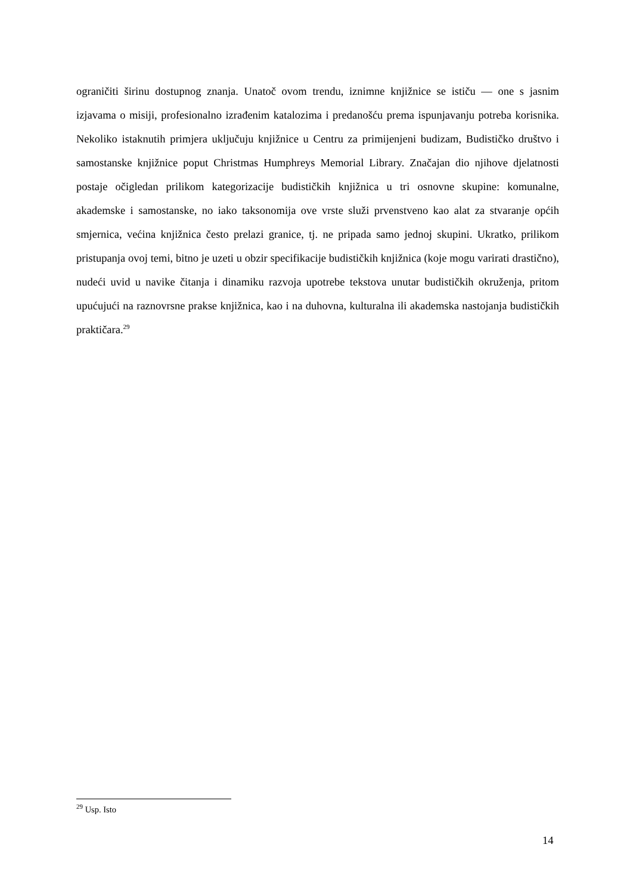ograničiti širinu dostupnog znanja. Unatoč ovom trendu, iznimne knjižnice se ističu — one s jasnim izjavama o misiji, profesionalno izrađenim katalozima i predanošću prema ispunjavanju potreba korisnika. Nekoliko istaknutih primjera uključuju knjižnice u Centru za primijenjeni budizam, Budističko društvo i samostanske knjižnice poput Christmas Humphreys Memorial Library. Značajan dio njihove djelatnosti postaje očigledan prilikom kategorizacije budističkih knjižnica u tri osnovne skupine: komunalne, akademske i samostanske, no iako taksonomija ove vrste služi prvenstveno kao alat za stvaranje općih smjernica, većina knjižnica često prelazi granice, tj. ne pripada samo jednoj skupini. Ukratko, prilikom pristupanja ovoj temi, bitno je uzeti u obzir specifikacije budističkih knjižnica (koje mogu varirati drastično), nudeći uvid u navike čitanja i dinamiku razvoja upotrebe tekstova unutar budističkih okruženja, pritom upućujući na raznovrsne prakse knjižnica, kao i na duhovna, kulturalna ili akademska nastojanja budističkih praktičara.<sup>29</sup>
<sup>29</sup> Usp. Isto
14